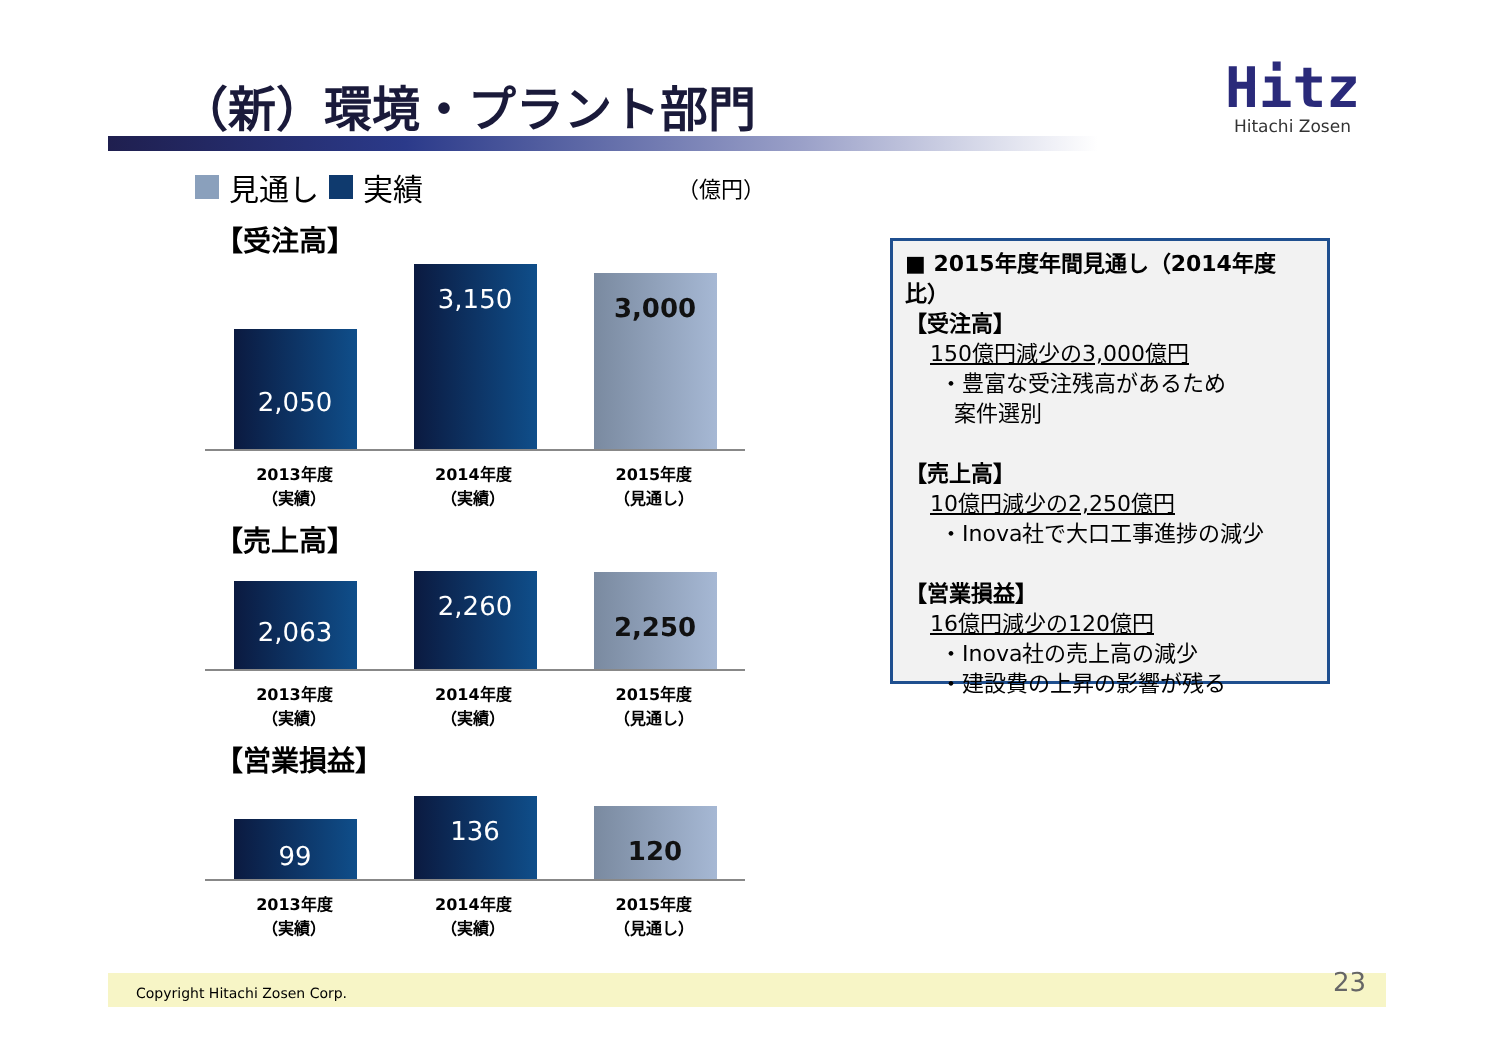（新）環境・プラント部門
Hitz
Hitachi Zosen
見通し 実績 （億円）
【受注高】
2,050
3,150
3,000
2013年度
（実績）
2014年度
（実績）
2015年度
（見通し）
【売上高】
2,063
2,260
2,250
2013年度
（実績）
2014年度
（実績）
2015年度
（見通し）
【営業損益】
99
136
120
2013年度
（実績）
2014年度
（実績）
2015年度
（見通し）
■ 2015年度年間見通し（2014年度比）
【受注高】
150億円減少の3,000億円
・豊富な受注残高があるため
案件選別
【売上高】
10億円減少の2,250億円
・Inova社で大口工事進捗の減少
【営業損益】
16億円減少の120億円
・Inova社の売上高の減少
・建設費の上昇の影響が残る
Copyright Hitachi Zosen Corp. 23